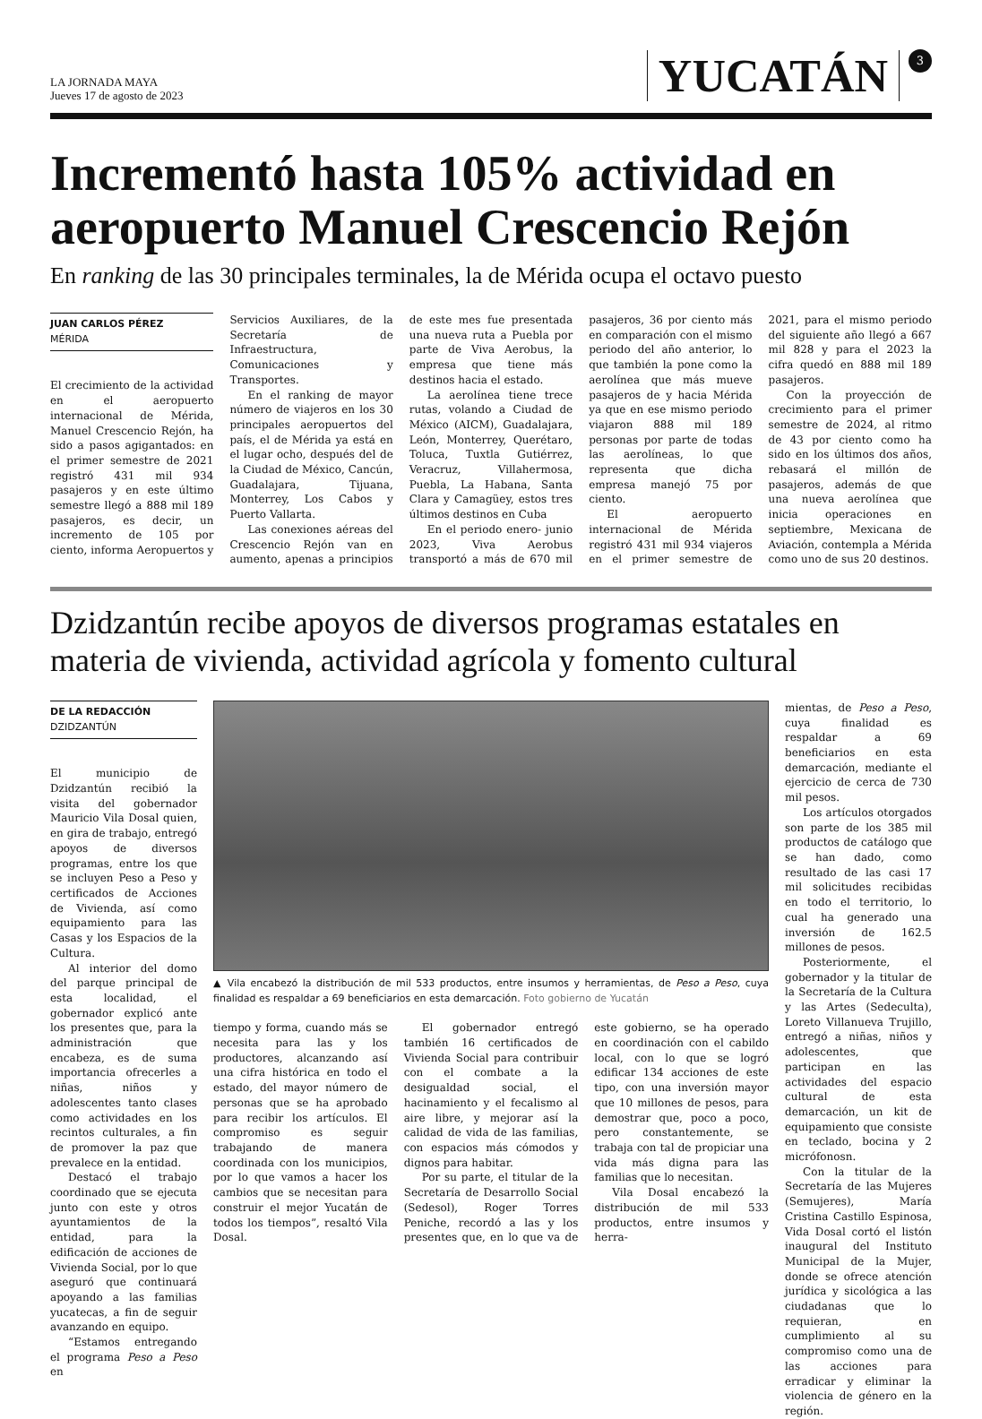LA JORNADA MAYA
Jueves 17 de agosto de 2023
YUCATÁN 3
Incrementó hasta 105% actividad en aeropuerto Manuel Crescencio Rejón
En ranking de las 30 principales terminales, la de Mérida ocupa el octavo puesto
JUAN CARLOS PÉREZ
MÉRIDA
El crecimiento de la actividad en el aeropuerto internacional de Mérida, Manuel Crescencio Rejón, ha sido a pasos agigantados: en el primer semestre de 2021 registró 431 mil 934 pasajeros y en este último semestre llegó a 888 mil 189 pasajeros, es decir, un incremento de 105 por ciento, informa Aeropuertos y Servicios Auxiliares, de la Secretaría de Infraestructura, Comunicaciones y Transportes.
En el ranking de mayor número de viajeros en los 30 principales aeropuertos del país, el de Mérida ya está en el lugar ocho, después del de la Ciudad de México, Cancún, Guadalajara, Tijuana, Monterrey, Los Cabos y Puerto Vallarta.
Las conexiones aéreas del Crescencio Rejón van en aumento, apenas a principios de este mes fue presentada una nueva ruta a Puebla por parte de Viva Aerobus, la empresa que tiene más destinos hacia el estado.
La aerolínea tiene trece rutas, volando a Ciudad de México (AICM), Guadalajara, León, Monterrey, Querétaro, Toluca, Tuxtla Gutiérrez, Veracruz, Villahermosa, Puebla, La Habana, Santa Clara y Camagüey, estos tres últimos destinos en Cuba
En el periodo enero- junio 2023, Viva Aerobus transportó a más de 670 mil pasajeros, 36 por ciento más en comparación con el mismo periodo del año anterior, lo que también la pone como la aerolínea que más mueve pasajeros de y hacia Mérida ya que en ese mismo periodo viajaron 888 mil 189 personas por parte de todas las aerolíneas, lo que representa que dicha empresa manejó 75 por ciento.
El aeropuerto internacional de Mérida registró 431 mil 934 viajeros en el primer semestre de 2021, para el mismo periodo del siguiente año llegó a 667 mil 828 y para el 2023 la cifra quedó en 888 mil 189 pasajeros.
Con la proyección de crecimiento para el primer semestre de 2024, al ritmo de 43 por ciento como ha sido en los últimos dos años, rebasará el millón de pasajeros, además de que una nueva aerolínea que inicia operaciones en septiembre, Mexicana de Aviación, contempla a Mérida como uno de sus 20 destinos.
Dzidzantún recibe apoyos de diversos programas estatales en materia de vivienda, actividad agrícola y fomento cultural
DE LA REDACCIÓN
DZIDZANTÚN
El municipio de Dzidzantún recibió la visita del gobernador Mauricio Vila Dosal quien, en gira de trabajo, entregó apoyos de diversos programas, entre los que se incluyen Peso a Peso y certificados de Acciones de Vivienda, así como equipamiento para las Casas y los Espacios de la Cultura.
Al interior del domo del parque principal de esta localidad, el gobernador explicó ante los presentes que, para la administración que encabeza, es de suma importancia ofrecerles a niñas, niños y adolescentes tanto clases como actividades en los recintos culturales, a fin de promover la paz que prevalece en la entidad.
Destacó el trabajo coordinado que se ejecuta junto con este y otros ayuntamientos de la entidad, para la edificación de acciones de Vivienda Social, por lo que aseguró que continuará apoyando a las familias yucatecas, a fin de seguir avanzando en equipo.
“Estamos entregando el programa Peso a Peso en
▲ Vila encabezó la distribución de mil 533 productos, entre insumos y herramientas, de Peso a Peso, cuya finalidad es respaldar a 69 beneficiarios en esta demarcación. Foto gobierno de Yucatán
tiempo y forma, cuando más se necesita para las y los productores, alcanzando así una cifra histórica en todo el estado, del mayor número de personas que se ha aprobado para recibir los artículos. El compromiso es seguir trabajando de manera coordinada con los municipios, por lo que vamos a hacer los cambios que se necesitan para construir el mejor Yucatán de todos los tiempos”, resaltó Vila Dosal.
El gobernador entregó también 16 certificados de Vivienda Social para contribuir con el combate a la desigualdad social, el hacinamiento y el fecalismo al aire libre, y mejorar así la calidad de vida de las familias, con espacios más cómodos y dignos para habitar.
Por su parte, el titular de la Secretaría de Desarrollo Social (Sedesol), Roger Torres Peniche, recordó a las y los presentes que, en lo que va de este gobierno, se ha operado en coordinación con el cabildo local, con lo que se logró edificar 134 acciones de este tipo, con una inversión mayor que 10 millones de pesos, para demostrar que, poco a poco, pero constantemente, se trabaja con tal de propiciar una vida más digna para las familias que lo necesitan.
Vila Dosal encabezó la distribución de mil 533 productos, entre insumos y herra-
mientas, de Peso a Peso, cuya finalidad es respaldar a 69 beneficiarios en esta demarcación, mediante el ejercicio de cerca de 730 mil pesos.
Los artículos otorgados son parte de los 385 mil productos de catálogo que se han dado, como resultado de las casi 17 mil solicitudes recibidas en todo el territorio, lo cual ha generado una inversión de 162.5 millones de pesos.
Posteriormente, el gobernador y la titular de la Secretaría de la Cultura y las Artes (Sedeculta), Loreto Villanueva Trujillo, entregó a niñas, niños y adolescentes, que participan en las actividades del espacio cultural de esta demarcación, un kit de equipamiento que consiste en teclado, bocina y 2 micrófonosn.
Con la titular de la Secretaría de las Mujeres (Semujeres), María Cristina Castillo Espinosa, Vida Dosal cortó el listón inaugural del Instituto Municipal de la Mujer, donde se ofrece atención jurídica y sicológica a las ciudadanas que lo requieran, en cumplimiento al su compromiso como una de las acciones para erradicar y eliminar la violencia de género en la región.